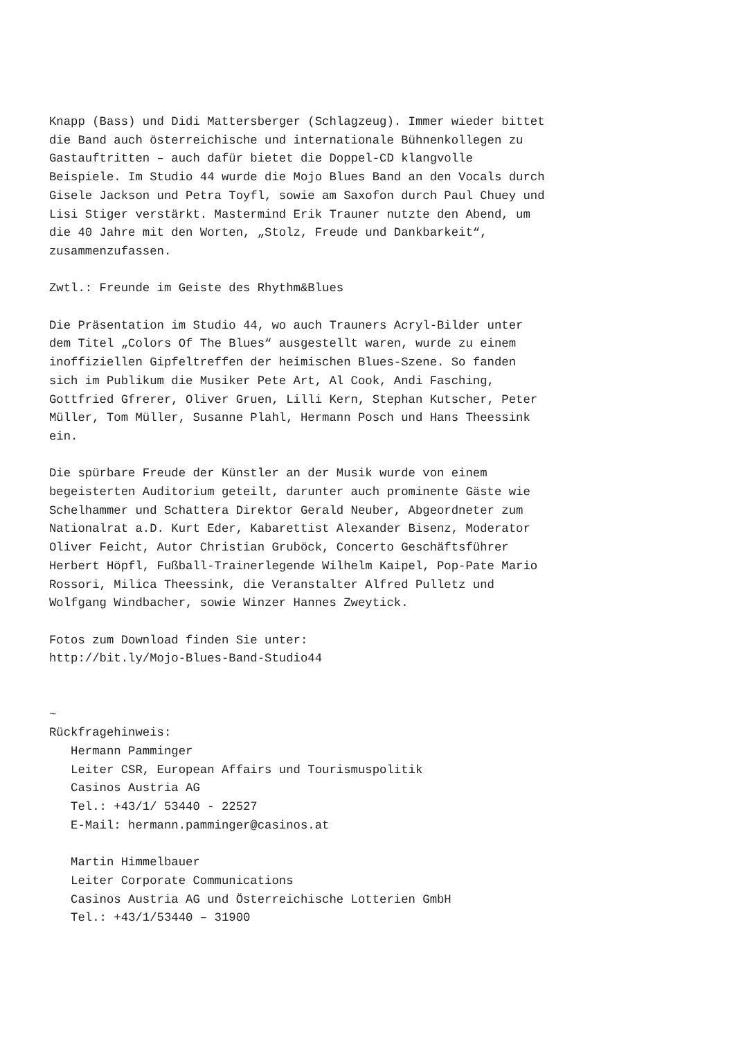Knapp (Bass) und Didi Mattersberger (Schlagzeug). Immer wieder bittet
die Band auch österreichische und internationale Bühnenkollegen zu
Gastauftritten – auch dafür bietet die Doppel-CD klangvolle
Beispiele. Im Studio 44 wurde die Mojo Blues Band an den Vocals durch
Gisele Jackson und Petra Toyfl, sowie am Saxofon durch Paul Chuey und
Lisi Stiger verstärkt. Mastermind Erik Trauner nutzte den Abend, um
die 40 Jahre mit den Worten, „Stolz, Freude und Dankbarkeit“,
zusammenzufassen.

Zwtl.: Freunde im Geiste des Rhythm&Blues

Die Präsentation im Studio 44, wo auch Trauners Acryl-Bilder unter
dem Titel „Colors Of The Blues“ ausgestellt waren, wurde zu einem
inoffiziellen Gipfeltreffen der heimischen Blues-Szene. So fanden
sich im Publikum die Musiker Pete Art, Al Cook, Andi Fasching,
Gottfried Gfrerer, Oliver Gruen, Lilli Kern, Stephan Kutscher, Peter
Müller, Tom Müller, Susanne Plahl, Hermann Posch und Hans Theessink
ein.

Die spürbare Freude der Künstler an der Musik wurde von einem
begeisterten Auditorium geteilt, darunter auch prominente Gäste wie
Schelhammer und Schattera Direktor Gerald Neuber, Abgeordneter zum
Nationalrat a.D. Kurt Eder, Kabarettist Alexander Bisenz, Moderator
Oliver Feicht, Autor Christian Gruböck, Concerto Geschäftsführer
Herbert Höpfl, Fußball-Trainerlegende Wilhelm Kaipel, Pop-Pate Mario
Rossori, Milica Theessink, die Veranstalter Alfred Pulletz und
Wolfgang Windbacher, sowie Winzer Hannes Zweytick.

Fotos zum Download finden Sie unter:
http://bit.ly/Mojo-Blues-Band-Studio44


~
Rückfragehinweis:
   Hermann Pamminger
   Leiter CSR, European Affairs und Tourismuspolitik
   Casinos Austria AG
   Tel.: +43/1/ 53440 - 22527
   E-Mail: hermann.pamminger@casinos.at

   Martin Himmelbauer
   Leiter Corporate Communications
   Casinos Austria AG und Österreichische Lotterien GmbH
   Tel.: +43/1/53440 – 31900